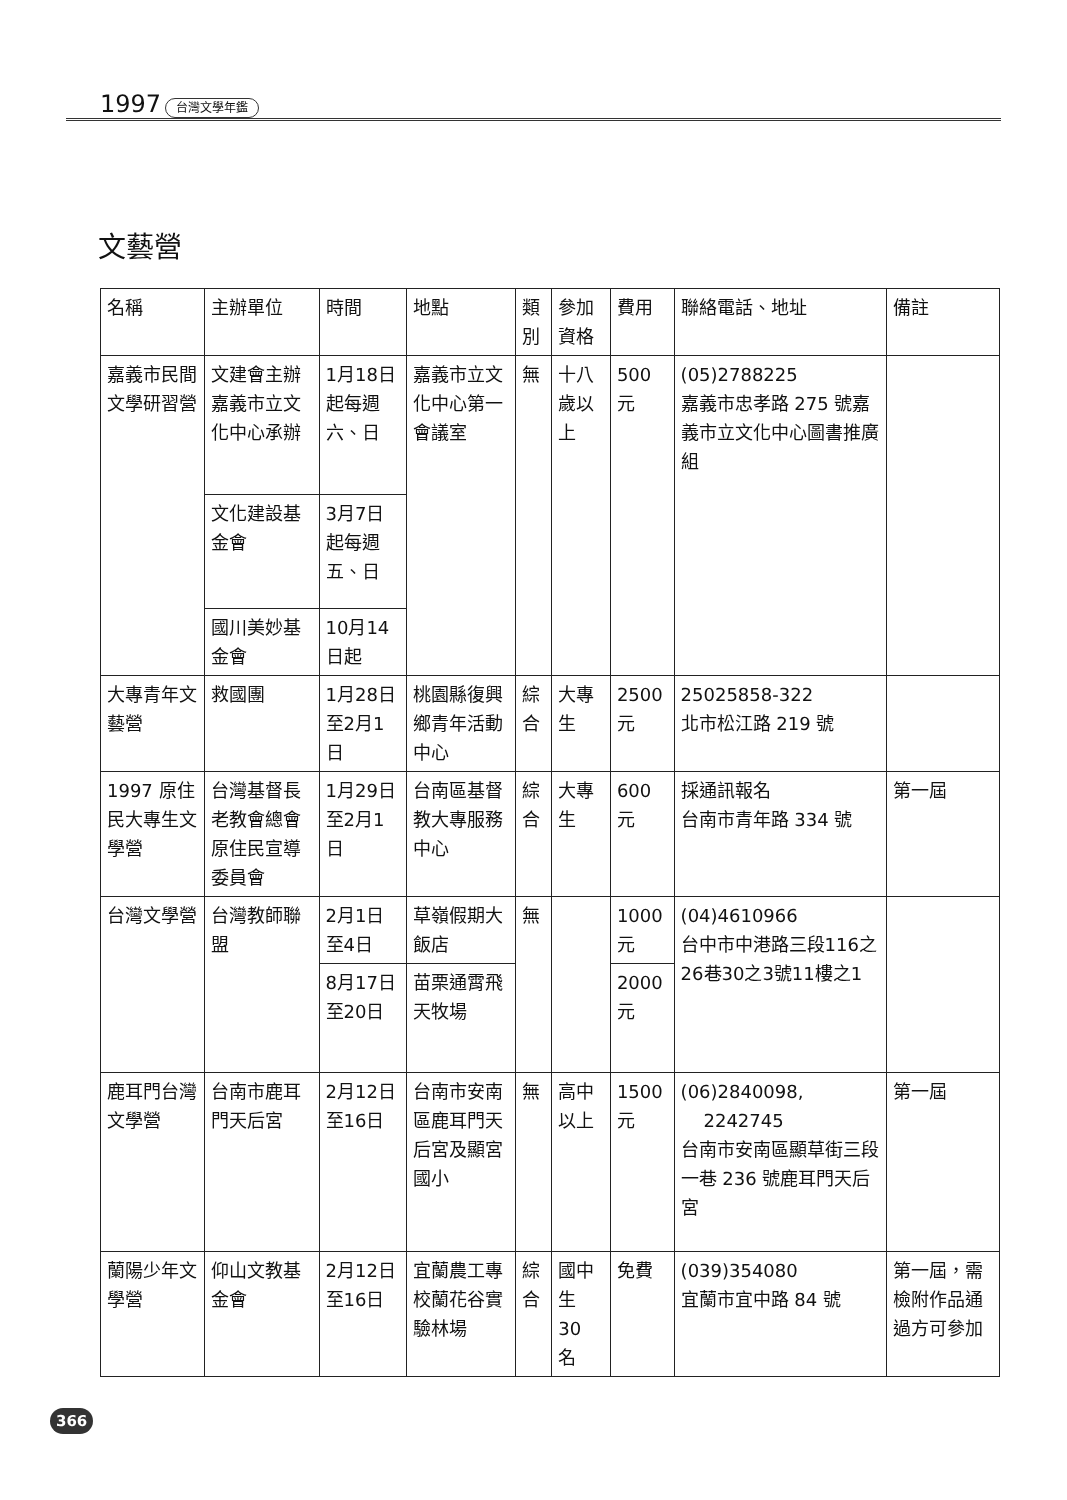1997 台灣文學年鑑
文藝營
| 名稱 | 主辦單位 | 時間 | 地點 | 類別 | 參加資格 | 費用 | 聯絡電話、地址 | 備註 |
| --- | --- | --- | --- | --- | --- | --- | --- | --- |
| 嘉義市民間文學研習營 | 文建會主辦嘉義市立文化中心承辦 | 1月18日起每週六、日 | 嘉義市立文化中心第一會議室 | 無 | 十八歲以上 | 500元 | (05)2788225 嘉義市忠孝路 275 號嘉義市立文化中心圖書推廣組 | |
| | 文化建設基金會 | 3月7日起每週五、日 | | | | | | |
| | 國川美妙基金會 | 10月14日起 | | | | | | |
| 大專青年文藝營 | 救國團 | 1月28日至2月1日 | 桃園縣復興鄉青年活動中心 | 綜合 | 大專生 | 2500元 | 25025858-322 北市松江路 219 號 | |
| 1997 原住民大專生文學營 | 台灣基督長老教會總會原住民宣導委員會 | 1月29日至2月1日 | 台南區基督教大專服務中心 | 綜合 | 大專生 | 600元 | 採通訊報名 台南市青年路 334 號 | 第一屆 |
| 台灣文學營 | 台灣教師聯盟 | 2月1日至4日 | 草嶺假期大飯店 | 無 | | 1000元 | (04)4610966 台中市中港路三段116之26巷30之3號11樓之1 | |
| | | 8月17日至20日 | 苗栗通霄飛天牧場 | | | 2000元 | | |
| 鹿耳門台灣文學營 | 台南市鹿耳門天后宮 | 2月12日至16日 | 台南市安南區鹿耳門天后宮及顯宮國小 | 無 | 高中以上 | 1500元 | (06)2840098, 2242745 台南市安南區顯草街三段一巷 236 號鹿耳門天后宮 | 第一屆 |
| 蘭陽少年文學營 | 仰山文教基金會 | 2月12日至16日 | 宜蘭農工專校蘭花谷實驗林場 | 綜合 | 國中生 30 名 | 免費 | (039)354080 宜蘭市宜中路 84 號 | 第一屆，需檢附作品通過方可參加 |
366